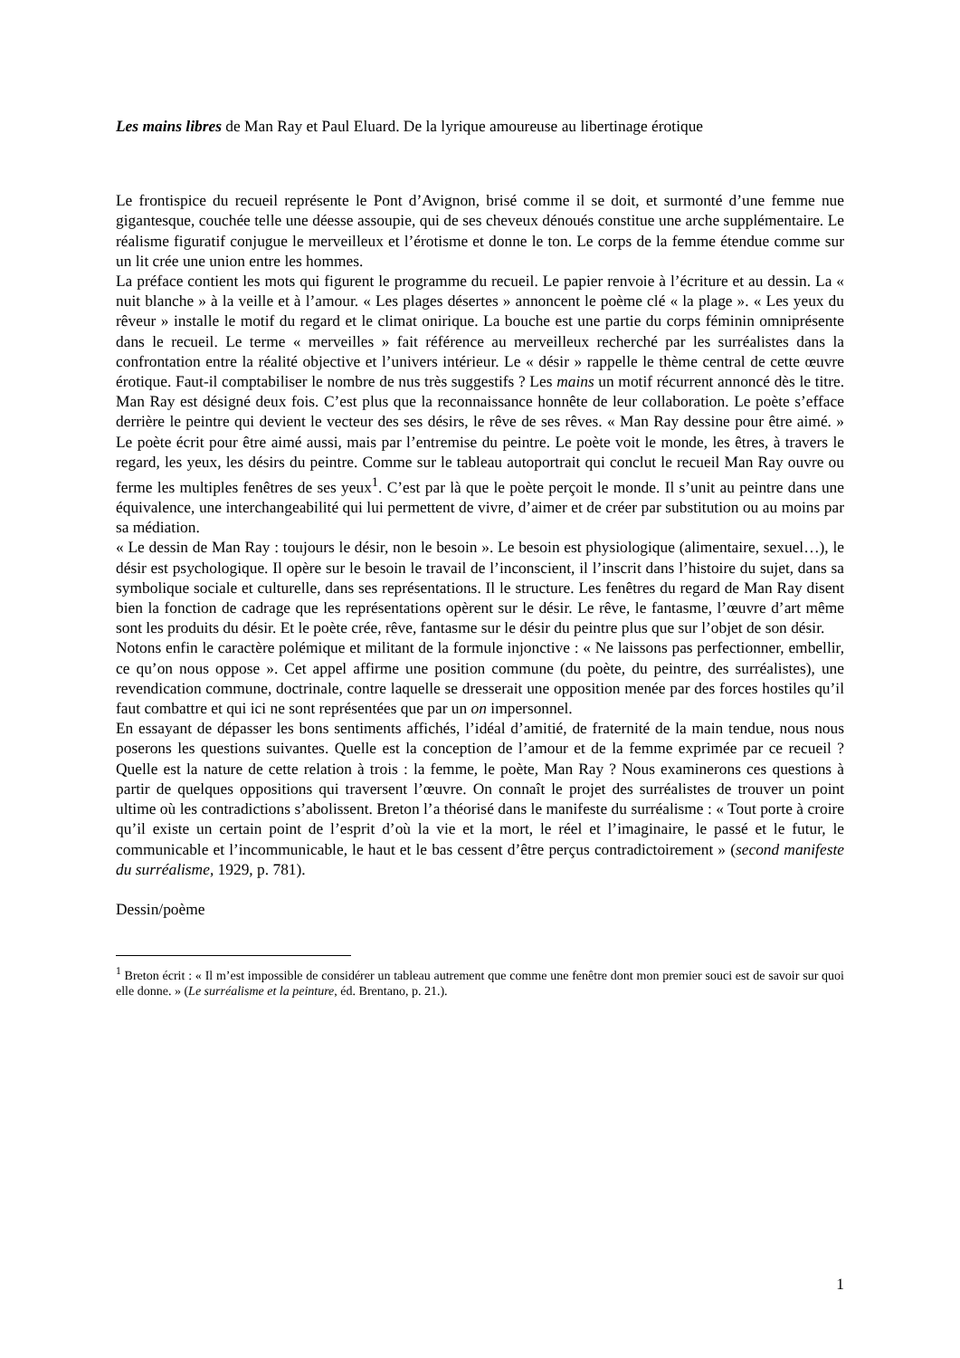Les mains libres de Man Ray et Paul Eluard. De la lyrique amoureuse au libertinage érotique
Le frontispice du recueil représente le Pont d’Avignon, brisé comme il se doit, et surmonté d’une femme nue gigantesque, couchée telle une déesse assoupie, qui de ses cheveux dénoués constitue une arche supplémentaire. Le réalisme figuratif conjugue le merveilleux et l’érotisme et donne le ton. Le corps de la femme étendue comme sur un lit crée une union entre les hommes.
La préface contient les mots qui figurent le programme du recueil. Le papier renvoie à l’écriture et au dessin. La « nuit blanche » à la veille et à l’amour. « Les plages désertes » annoncent le poème clé « la plage ». « Les yeux du rêveur » installe le motif du regard et le climat onirique. La bouche est une partie du corps féminin omniprésente dans le recueil. Le terme « merveilles » fait référence au merveilleux recherché par les surréalistes dans la confrontation entre la réalité objective et l’univers intérieur. Le « désir » rappelle le thème central de cette œuvre érotique. Faut-il comptabiliser le nombre de nus très suggestifs ? Les mains un motif récurrent annoncé dès le titre. Man Ray est désigné deux fois. C’est plus que la reconnaissance honnête de leur collaboration. Le poète s’efface derrière le peintre qui devient le vecteur des ses désirs, le rêve de ses rêves. « Man Ray dessine pour être aimé. » Le poète écrit pour être aimé aussi, mais par l’entremise du peintre. Le poète voit le monde, les êtres, à travers le regard, les yeux, les désirs du peintre. Comme sur le tableau autoportrait qui conclut le recueil Man Ray ouvre ou ferme les multiples fenêtres de ses yeux<sup>1</sup>. C’est par là que le poète perçoit le monde. Il s’unit au peintre dans une équivalence, une interchangeabilité qui lui permettent de vivre, d’aimer et de créer par substitution ou au moins par sa médiation.
« Le dessin de Man Ray : toujours le désir, non le besoin ». Le besoin est physiologique (alimentaire, sexuel…), le désir est psychologique. Il opère sur le besoin le travail de l’inconscient, il l’inscrit dans l’histoire du sujet, dans sa symbolique sociale et culturelle, dans ses représentations. Il le structure. Les fenêtres du regard de Man Ray disent bien la fonction de cadrage que les représentations opèrent sur le désir. Le rêve, le fantasme, l’œuvre d’art même sont les produits du désir. Et le poète crée, rêve, fantasme sur le désir du peintre plus que sur l’objet de son désir.
Notons enfin le caractère polémique et militant de la formule injonctive : « Ne laissons pas perfectionner, embellir, ce qu’on nous oppose ». Cet appel affirme une position commune (du poète, du peintre, des surréalistes), une revendication commune, doctrinale, contre laquelle se dresserait une opposition menée par des forces hostiles qu’il faut combattre et qui ici ne sont représentées que par un on impersonnel.
En essayant de dépasser les bons sentiments affichés, l’idéal d’amitié, de fraternité de la main tendue, nous nous poserons les questions suivantes. Quelle est la conception de l’amour et de la femme exprimée par ce recueil ? Quelle est la nature de cette relation à trois : la femme, le poète, Man Ray ? Nous examinerons ces questions à partir de quelques oppositions qui traversent l’œuvre. On connaît le projet des surréalistes de trouver un point ultime où les contradictions s’abolissent. Breton l’a théorisé dans le manifeste du surréalisme : « Tout porte à croire qu’il existe un certain point de l’esprit d’où la vie et la mort, le réel et l’imaginaire, le passé et le futur, le communicable et l’incommunicable, le haut et le bas cessent d’être perçus contradictoirement » (second manifeste du surréalisme, 1929, p. 781).
Dessin/poème
<sup>1</sup> Breton écrit : « Il m’est impossible de considérer un tableau autrement que comme une fenêtre dont mon premier souci est de savoir sur quoi elle donne. » (Le surréalisme et la peinture, éd. Brentano, p. 21.).
1